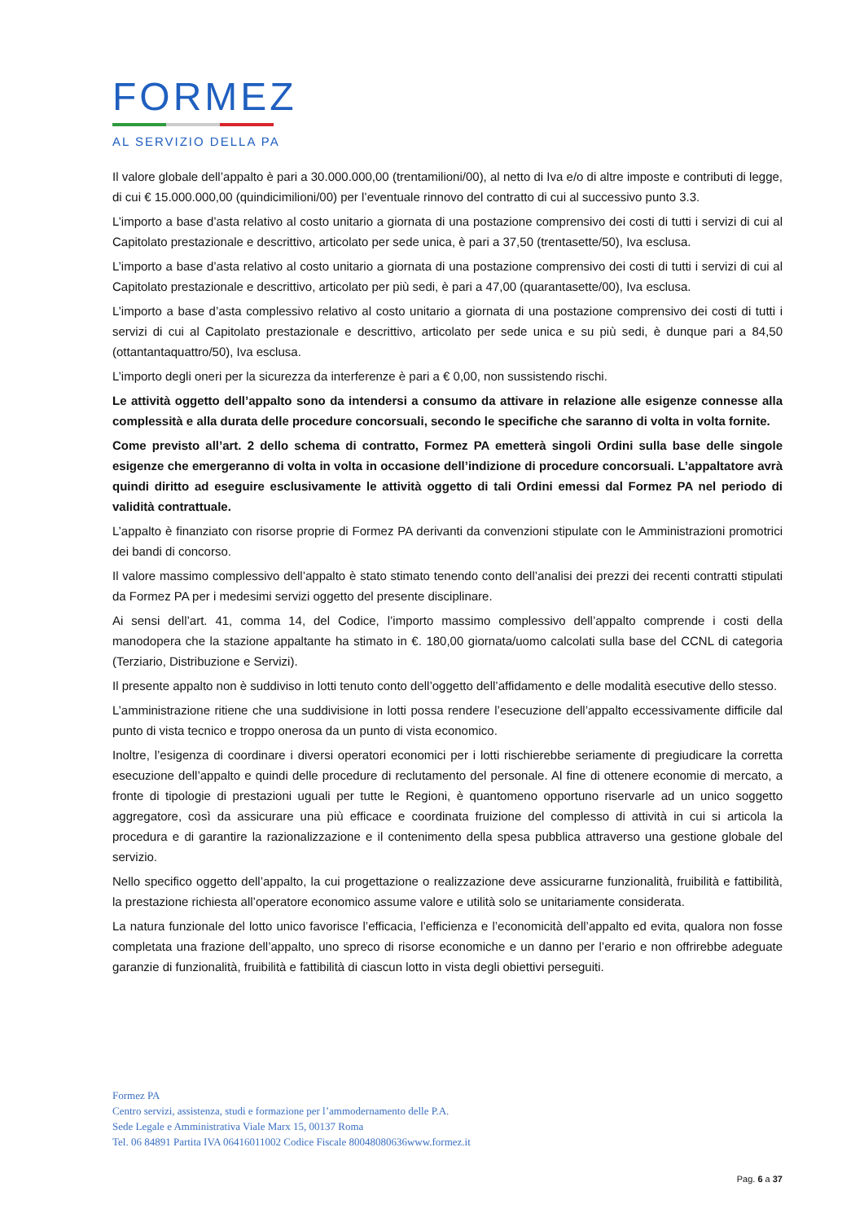FORMEZ
AL SERVIZIO DELLA PA
Il valore globale dell’appalto è pari a 30.000.000,00 (trentamilioni/00), al netto di Iva e/o di altre imposte e contributi di legge, di cui € 15.000.000,00 (quindicimilioni/00) per l’eventuale rinnovo del contratto di cui al successivo punto 3.3.
L’importo a base d’asta relativo al costo unitario a giornata di una postazione comprensivo dei costi di tutti i servizi di cui al Capitolato prestazionale e descrittivo, articolato per sede unica, è pari a 37,50 (trentasette/50), Iva esclusa.
L’importo a base d’asta relativo al costo unitario a giornata di una postazione comprensivo dei costi di tutti i servizi di cui al Capitolato prestazionale e descrittivo, articolato per più sedi, è pari a 47,00 (quarantasette/00), Iva esclusa.
L’importo a base d’asta complessivo relativo al costo unitario a giornata di una postazione comprensivo dei costi di tutti i servizi di cui al Capitolato prestazionale e descrittivo, articolato per sede unica e su più sedi, è dunque pari a 84,50 (ottantantaquattro/50), Iva esclusa.
L’importo degli oneri per la sicurezza da interferenze è pari a € 0,00, non sussistendo rischi.
Le attività oggetto dell’appalto sono da intendersi a consumo da attivare in relazione alle esigenze connesse alla complessità e alla durata delle procedure concorsuali, secondo le specifiche che saranno di volta in volta fornite.
Come previsto all’art. 2 dello schema di contratto, Formez PA emetterà singoli Ordini sulla base delle singole esigenze che emergeranno di volta in volta in occasione dell’indizione di procedure concorsuali. L’appaltatore avrà quindi diritto ad eseguire esclusivamente le attività oggetto di tali Ordini emessi dal Formez PA nel periodo di validità contrattuale.
L’appalto è finanziato con risorse proprie di Formez PA derivanti da convenzioni stipulate con le Amministrazioni promotrici dei bandi di concorso.
Il valore massimo complessivo dell’appalto è stato stimato tenendo conto dell’analisi dei prezzi dei recenti contratti stipulati da Formez PA per i medesimi servizi oggetto del presente disciplinare.
Ai sensi dell’art. 41, comma 14, del Codice, l’importo massimo complessivo dell’appalto comprende i costi della manodopera che la stazione appaltante ha stimato in €. 180,00 giornata/uomo calcolati sulla base del CCNL di categoria (Terziario, Distribuzione e Servizi).
Il presente appalto non è suddiviso in lotti tenuto conto dell’oggetto dell’affidamento e delle modalità esecutive dello stesso.
L’amministrazione ritiene che una suddivisione in lotti possa rendere l’esecuzione dell’appalto eccessivamente difficile dal punto di vista tecnico e troppo onerosa da un punto di vista economico.
Inoltre, l’esigenza di coordinare i diversi operatori economici per i lotti rischierebbe seriamente di pregiudicare la corretta esecuzione dell’appalto e quindi delle procedure di reclutamento del personale. Al fine di ottenere economie di mercato, a fronte di tipologie di prestazioni uguali per tutte le Regioni, è quantomeno opportuno riservarle ad un unico soggetto aggregatore, così da assicurare una più efficace e coordinata fruizione del complesso di attività in cui si articola la procedura e di garantire la razionalizzazione e il contenimento della spesa pubblica attraverso una gestione globale del servizio.
Nello specifico oggetto dell’appalto, la cui progettazione o realizzazione deve assicurarne funzionalità, fruibilità e fattibilità, la prestazione richiesta all’operatore economico assume valore e utilità solo se unitariamente considerata.
La natura funzionale del lotto unico favorisce l’efficacia, l’efficienza e l’economicità dell’appalto ed evita, qualora non fosse completata una frazione dell’appalto, uno spreco di risorse economiche e un danno per l’erario e non offrirebbe adeguate garanzie di funzionalità, fruibilità e fattibilità di ciascun lotto in vista degli obiettivi perseguiti.
Formez PA
Centro servizi, assistenza, studi e formazione per l’ammodernamento delle P.A.
Sede Legale e Amministrativa Viale Marx 15, 00137 Roma
Tel. 06 84891 Partita IVA 06416011002 Codice Fiscale 80048080636www.formez.it
Pag. 6 a 37